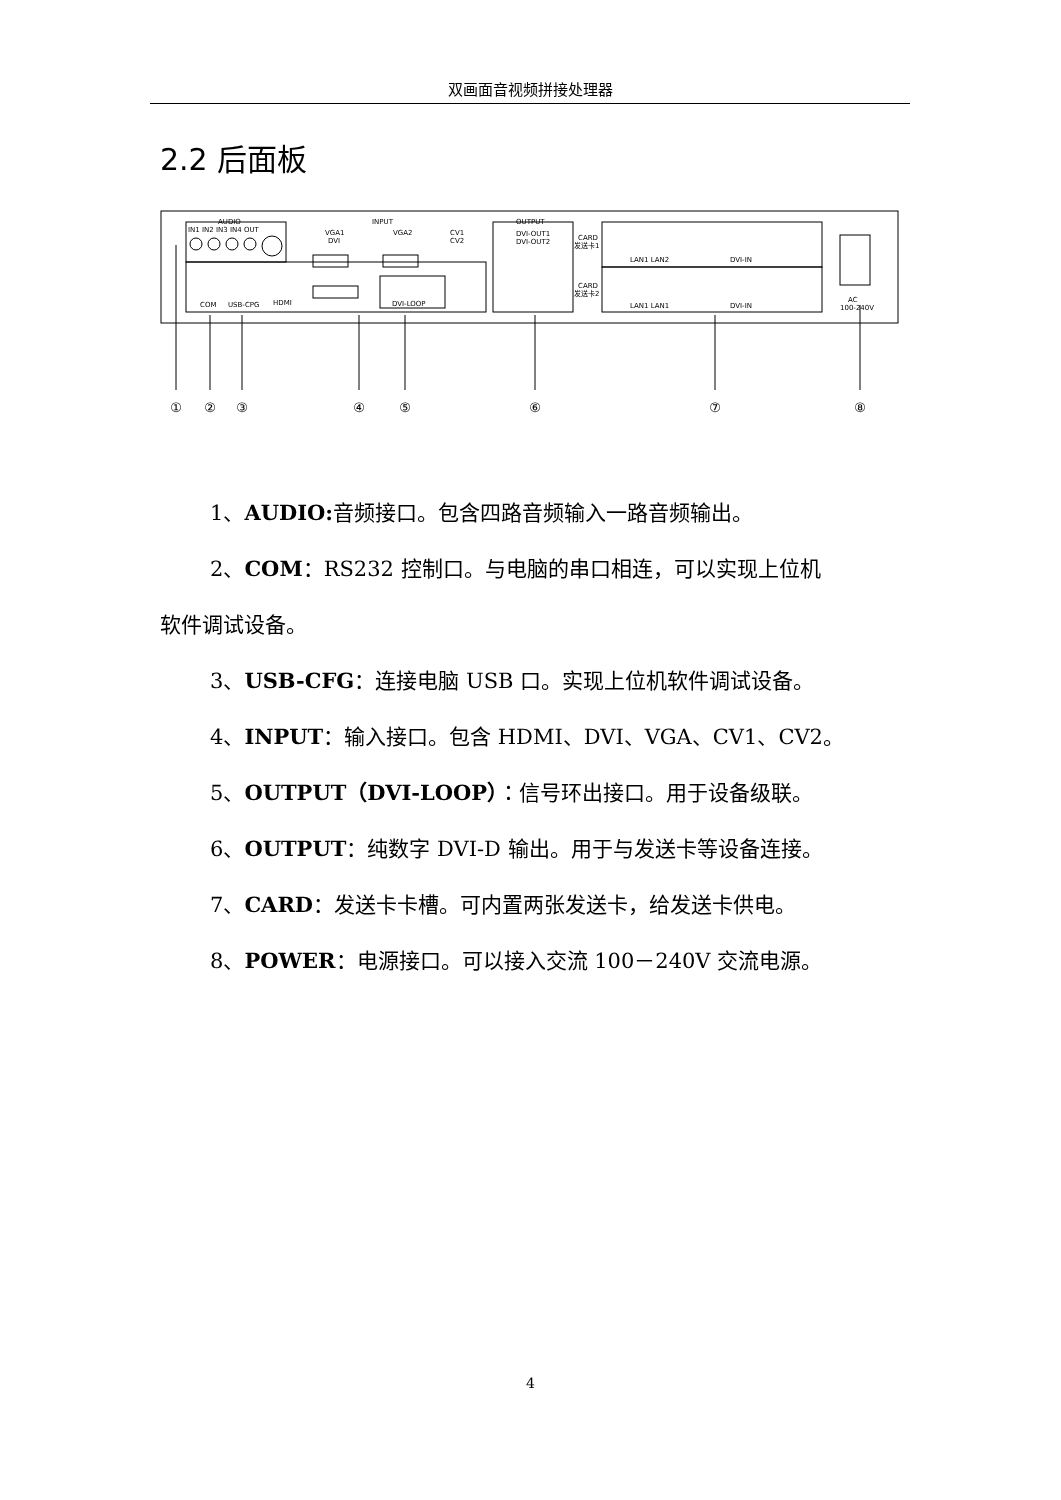双画面音视频拼接处理器
2.2 后面板
AUDIO
IN1 IN2 IN3 IN4 OUT
INPUT
VGA1
DVI
VGA2
CV1
CV2
DVI-LOOP
COM
USB-CPG
HDMI
OUTPUT
DVI-OUT1
DVI-OUT2
CARD
发送卡1
CARD
发送卡2
LAN1 LAN2
DVI-IN
LAN1 LAN1
DVI-IN
AC
100-240V
①
②
③
④
⑤
⑥
⑦
⑧
1、AUDIO: 音频接口。包含四路音频输入一路音频输出。
2、COM：RS232 控制口。与电脑的串口相连，可以实现上位机
软件调试设备。
3、USB-CFG：连接电脑 USB 口。实现上位机软件调试设备。
4、INPUT：输入接口。包含 HDMI、DVI、VGA、CV1、CV2。
5、OUTPUT（DVI-LOOP）：信号环出接口。用于设备级联。
6、OUTPUT：纯数字 DVI-D 输出。用于与发送卡等设备连接。
7、CARD：发送卡卡槽。可内置两张发送卡，给发送卡供电。
8、POWER：电源接口。可以接入交流 100－240V 交流电源。
4